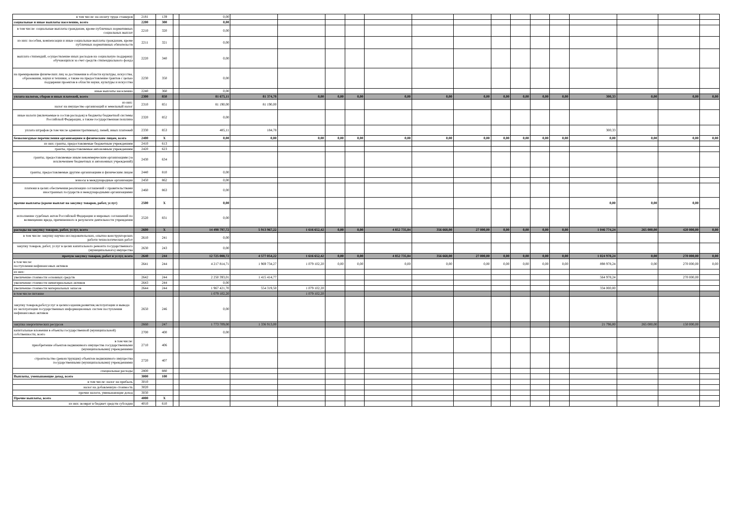| в том числе: на оплату труда стажеров | 2181 | 139 | | 0,00 | | | | | | | | | | | | | | | |
| социальные и иные выплаты населению, всего | 2200 | 300 | | 0,00 | | | | | | | | | | | | | | | |
| в том числе: социальные выплаты гражданам, кроме публичных нормативных социальных выплат | 2210 | 320 | | 0,00 | | | | | | | | | | | | | | | |
| из них: пособия, компенсации и иные социальные выплаты гражданам, кроме публичных нормативных обязательств | 2211 | 321 | | 0,00 | | | | | | | | | | | | | | | |
| выплата стипендий, осуществление иных расходов на социальную поддержку обучающихся за счет средств стипендиального фонда | 2220 | 340 | | 0,00 | | | | | | | | | | | | | | | |
| на премирование физических лиц за достижения в области культуры, искусства, образования, науки и техники, а также на предоставление грантов с целью поддержки проектов в области науки, культуры и искусства | 2230 | 350 | | 0,00 | | | | | | | | | | | | | | | |
| иные выплаты населению | 2240 | 360 | | 0,00 | | | | | | | | | | | | | | | |
| уплата налогов, сборов и иных платежей, всего | 2300 | 850 | | 81 675,11 | 81 374,78 | 0,00 | 0,00 | 0,00 | 0,00 | 0,00 | 0,00 | 0,00 | 0,00 | 0,00 | 0,00 | 300,33 | 0,00 | 0,00 | 0,00 |
| из них: налог на имущество организаций и земельный налог | 2310 | 851 | | 81 190,00 | 81 190,00 | | | | | | | | | | | | | | |
| иные налоги (включаемые в состав расходов) в бюджеты бюджетной системы Российской Федерации, а также государственная пошлина | 2320 | 852 | | 0,00 | | | | | | | | | | | | | | | |
| уплата штрафов (в том числе административных), пеней, иных платежей | 2330 | 853 | | 485,11 | 184,78 | | | | | | | | | | | 300,33 | | | |
| безвозмездные перечисления организациям и физическим лицам, всего | 2400 | X | | 0,00 | 0,00 | 0,00 | 0,00 | 0,00 | 0,00 | 0,00 | 0,00 | 0,00 | 0,00 | 0,00 | 0,00 | 0,00 | 0,00 | 0,00 | 0,00 |
| из них: гранты, предоставляемые бюджетным учреждениям | 2410 | 613 | | | | | | | | | | | | | | | | | |
| гранты, предоставляемые автономным учреждениям | 2420 | 623 | | | | | | | | | | | | | | | | | |
| гранты, предоставляемые иным некоммерческим организациям (за исключением бюджетных и автономных учреждений) | 2430 | 634 | | | | | | | | | | | | | | | | | |
| гранты, предоставляемые другим организациям и физическим лицам | 2440 | 810 | | 0,00 | | | | | | | | | | | | | | | |
| взносы в международные организации | 2450 | 862 | | 0,00 | | | | | | | | | | | | | | | |
| платежи в целях обеспечения реализации соглашений с правительствами иностранных государств и международными организациями | 2460 | 863 | | 0,00 | | | | | | | | | | | | | | | |
| прочие выплаты (кроме выплат на закупку товаров, работ, услуг) | 2500 | X | | 0,00 | | | | | | | | | | | | 0,00 | 0,00 | 0,00 | |
| исполнение судебных актов Российской Федерации и мировых соглашений по возмещению вреда, причиненного в результате деятельности учреждения | 2520 | 831 | | 0,00 | | | | | | | | | | | | | | | |
| расходы на закупку товаров, работ, услуг, всего | 2600 | X | | 14 498 797,72 | 5 913 967,22 | 1 616 652,42 | 0,00 | 0,00 | 4 852 735,84 | 356 668,00 | 27 000,00 | 0,00 | 0,00 | 0,00 | 0,00 | 1 046 774,24 | 265 000,00 | 420 000,00 | 0,00 |
| в том числе: закупку научно-исследовательских, опытно-конструкторских работи технологических работ | 2610 | 241 | | 0,00 | | | | | | | | | | | | | | | |
| закупку товаров, работ, услуг в целях капитального ремонта государственного (муниципального) имущества | 2630 | 243 | | 0,00 | | | | | | | | | | | | | | | |
| прочую закупку товаров, работ и услуг, всего | 2640 | 244 | | 12 725 088,72 | 4 577 054,22 | 1 616 652,42 | 0,00 | 0,00 | 4 852 735,84 | 356 668,00 | 27 000,00 | 0,00 | 0,00 | 0,00 | 0,00 | 1 024 978,24 | 0,00 | 270 000,00 | 0,00 |
| в том числе: поступления нефинансовых активов | 2641 | 244 | | 4 217 814,71 | 1 969 734,27 | 1 079 102,20 | 0,00 | 0,00 | 0,00 | 0,00 | 0,00 | 0,00 | 0,00 | 0,00 | 0,00 | 898 978,24 | 0,00 | 270 000,00 | 0,00 |
| из них: | | | | | | | | | | | | | | | | | | | |
| увеличение стоимости основных средств | 2642 | 244 | | 2 250 393,01 | 1 415 414,77 | | | | | | | | | | | 564 978,24 | | 270 000,00 | |
| увеличение стоимости нематериальных активов | 2643 | 244 | | 0,00 | | | | | | | | | | | | | | | |
| увеличение стоимости материальных запасов | 2644 | 244 | | 1 967 421,70 | 554 319,50 | 1 079 102,20 | | | | | | | | | | 334 000,00 | | | |
| в том числе питание | | | | 1 079 102,20 | | 1 079 102,20 | | | | | | | | | | | | | |
| закупку товаров,работ,услуг в целяхсоздания,развития,эксплуатации и вывода из эксплуатации государственных информационных систем поступления нефинансовых активов | 2650 | 246 | | 0,00 | | | | | | | | | | | | | | | |
| закупка энергетических ресурсов | 2660 | 247 | | 1 773 709,00 | 1 336 913,00 | | | | | | | | | | | 21 796,00 | 265 000,00 | 150 000,00 | |
| капитальные вложения в объекты государственной (муниципальной) собственности, всего | 2700 | 400 | | 0,00 | | | | | | | | | | | | | | | |
| в том числе: приобретение объектов недвижимого имущества государственными (муниципальными) учреждениями | 2710 | 406 | | | | | | | | | | | | | | | | | |
| строительство (реконструкция) объектов недвижимого имущества государственными (муниципальными) учреждениями | 2720 | 407 | | | | | | | | | | | | | | | | | |
| специальные расходы | 2800 | 880 | | | | | | | | | | | | | | | | | |
| Выплаты, уменьшающие доход, всего | 3000 | 100 | | | | | | | | | | | | | | | | | |
| в том числе: налог на прибыль | 3010 | | | | | | | | | | | | | | | | | | |
| налог на добавленную стоимость | 3020 | | | | | | | | | | | | | | | | | | |
| прочие налоги, уменьшающие доход | 3030 | | | | | | | | | | | | | | | | | | |
| Прочие выплаты, всего | 4000 | X | | | | | | | | | | | | | | | | | |
| из них: возврат в бюджет средств субсидии | 4010 | 610 | | | | | | | | | | | | | | | | | |